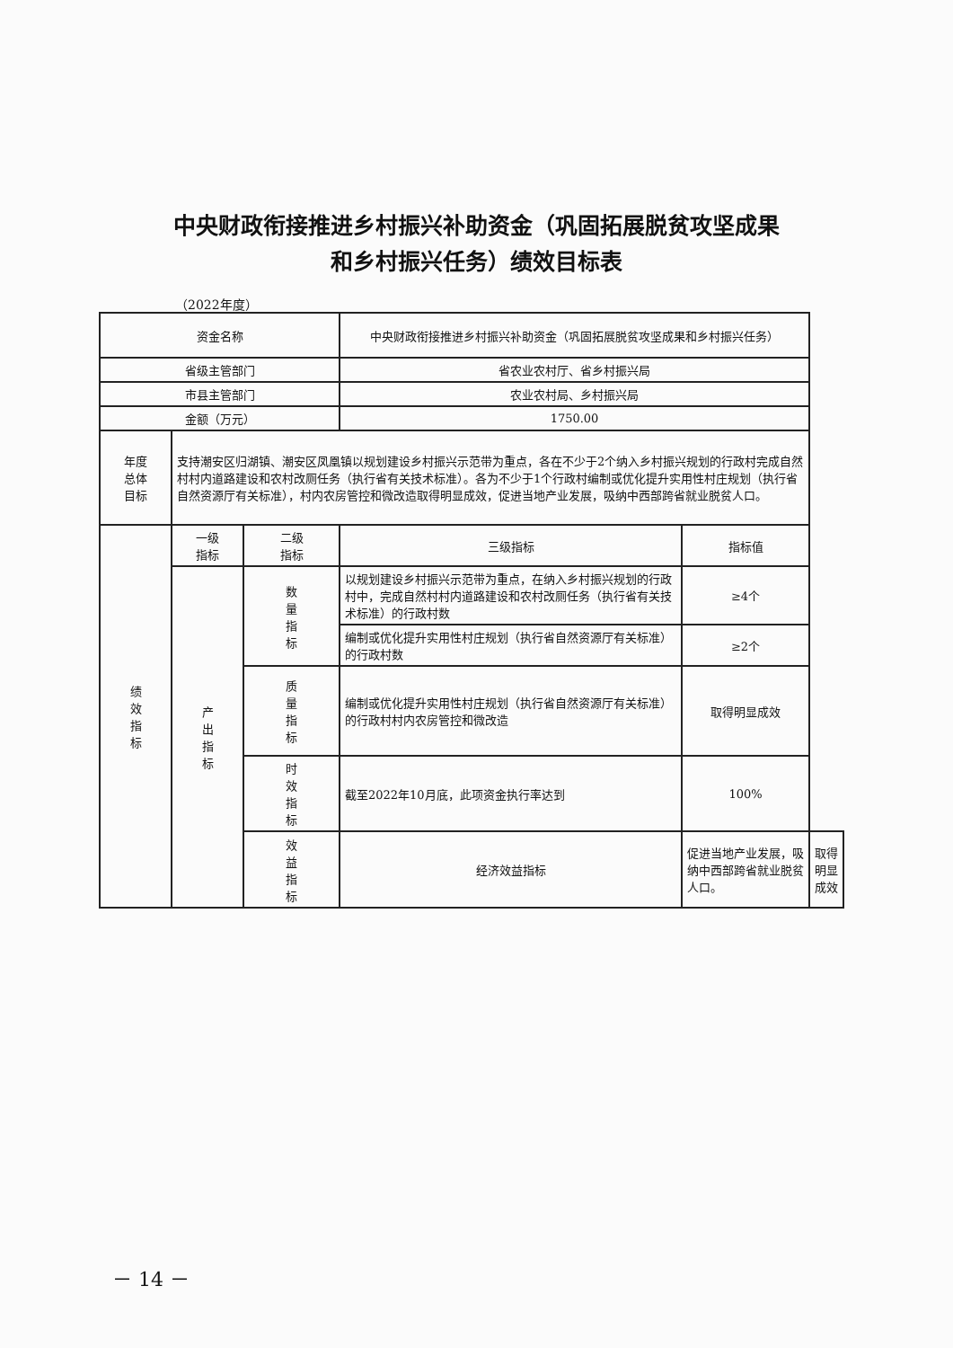中央财政衔接推进乡村振兴补助资金（巩固拓展脱贫攻坚成果
和乡村振兴任务）绩效目标表
（2022年度）
| 资金名称 | | | 中央财政衔接推进乡村振兴补助资金（巩固拓展脱贫攻坚成果和乡村振兴任务） | | |
| 省级主管部门 | | | 省农业农村厅、省乡村振兴局 | | |
| 市县主管部门 | | | 农业农村局、乡村振兴局 | | |
| 金额（万元） | | | 1750.00 | | |
| 年度 总体 目标 | 支持潮安区归湖镇、潮安区凤凰镇以规划建设乡村振兴示范带为重点，各在不少于2个纳入乡村振兴规划的行政村完成自然村村内道路建设和农村改厕任务（执行省有关技术标准）。各为不少于1个行政村编制或优化提升实用性村庄规划（执行省自然资源厅有关标准），村内农房管控和微改造取得明显成效，促进当地产业发展，吸纳中西部跨省就业脱贫人口。 | | | | |
| 绩 效 指 标 | 一级 指标 | 二级 指标 | 三级指标 | 指标值 | |
| | 产 出 指 标 | 数 量 指 标 | 以规划建设乡村振兴示范带为重点，在纳入乡村振兴规划的行政村中，完成自然村村内道路建设和农村改厕任务（执行省有关技术标准）的行政村数 | ≥4个 | |
| | | | 编制或优化提升实用性村庄规划（执行省自然资源厅有关标准）的行政村数 | ≥2个 | |
| | | 质 量 指 标 | 编制或优化提升实用性村庄规划（执行省自然资源厅有关标准）的行政村村内农房管控和微改造 | 取得明显成效 | |
| | | 时 效 指 标 | 截至2022年10月底，此项资金执行率达到 | 100% | |
| | | 效 益 指 标 | 经济效益指标 | 促进当地产业发展，吸纳中西部跨省就业脱贫人口。 | 取得明显成效 |
－ 14 －